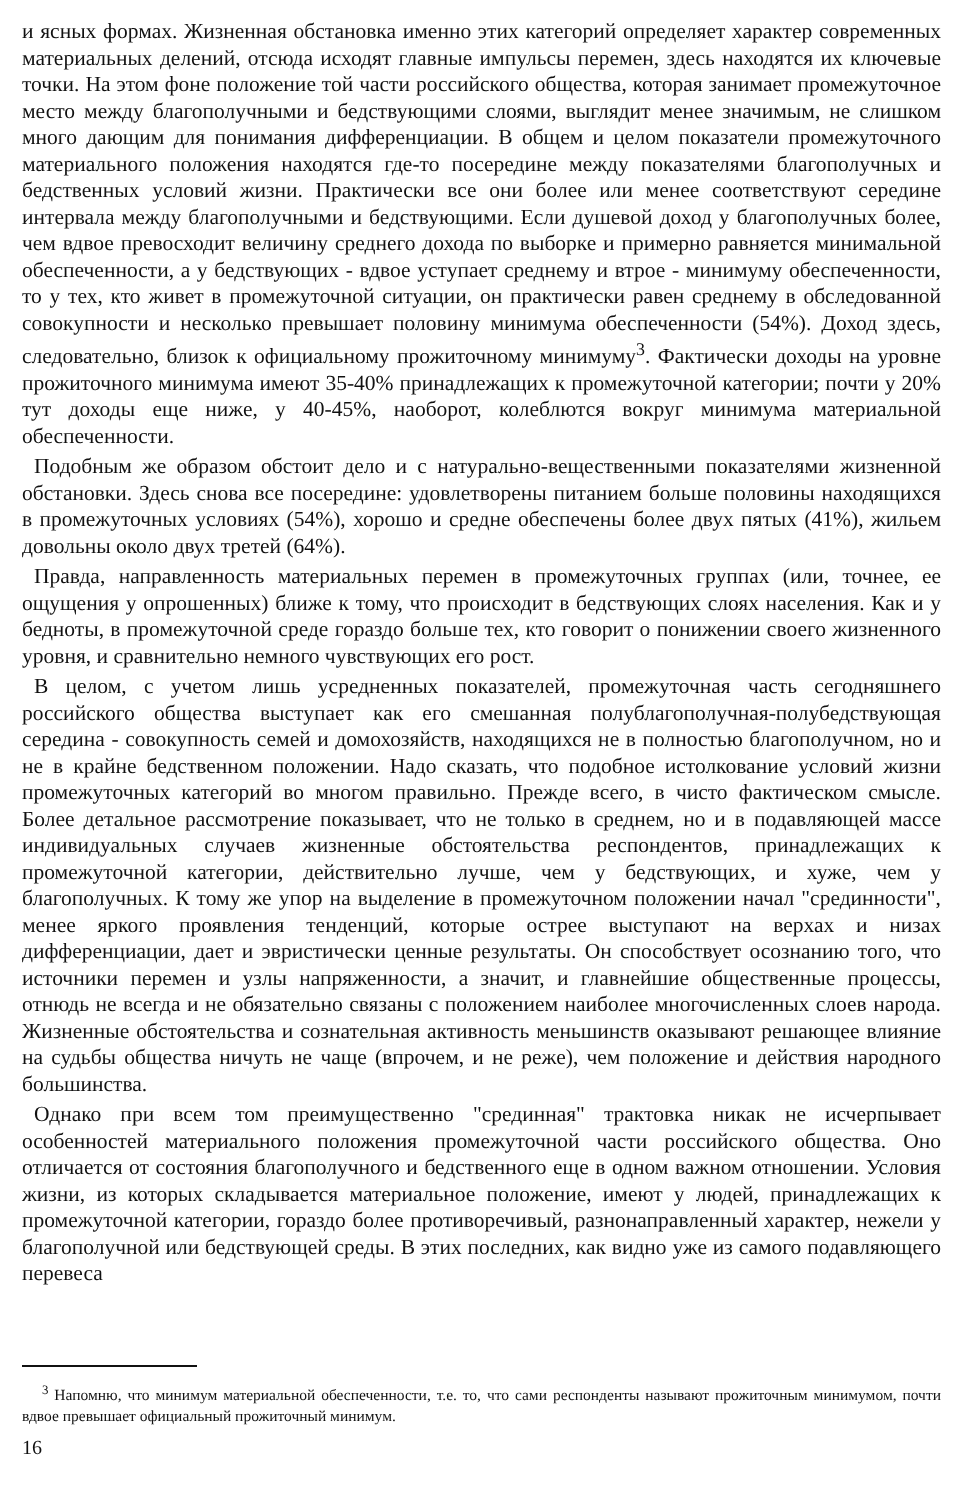и ясных формах. Жизненная обстановка именно этих категорий определяет характер современных материальных делений, отсюда исходят главные импульсы перемен, здесь находятся их ключевые точки. На этом фоне положение той части российского общества, которая занимает промежуточное место между благополучными и бедствующими слоями, выглядит менее значимым, не слишком много дающим для понимания дифференциации. В общем и целом показатели промежуточного материального положения находятся где-то посередине между показателями благополучных и бедственных условий жизни. Практически все они более или менее соответствуют середине интервала между благополучными и бедствующими. Если душевой доход у благополучных более, чем вдвое превосходит величину среднего дохода по выборке и примерно равняется минимальной обеспеченности, а у бедствующих - вдвое уступает среднему и втрое - минимуму обеспеченности, то у тех, кто живет в промежуточной ситуации, он практически равен среднему в обследованной совокупности и несколько превышает половину минимума обеспеченности (54%). Доход здесь, следовательно, близок к официальному прожиточному минимуму<sup>3</sup>. Фактически доходы на уровне прожиточного минимума имеют 35-40% принадлежащих к промежуточной категории; почти у 20% тут доходы еще ниже, у 40-45%, наоборот, колеблются вокруг минимума материальной обеспеченности.
Подобным же образом обстоит дело и с натурально-вещественными показателями жизненной обстановки. Здесь снова все посередине: удовлетворены питанием больше половины находящихся в промежуточных условиях (54%), хорошо и средне обеспечены более двух пятых (41%), жильем довольны около двух третей (64%).
Правда, направленность материальных перемен в промежуточных группах (или, точнее, ее ощущения у опрошенных) ближе к тому, что происходит в бедствующих слоях населения. Как и у бедноты, в промежуточной среде гораздо больше тех, кто говорит о понижении своего жизненного уровня, и сравнительно немного чувствующих его рост.
В целом, с учетом лишь усредненных показателей, промежуточная часть сегодняшнего российского общества выступает как его смешанная полублагополучная-полубедствующая середина - совокупность семей и домохозяйств, находящихся не в полностью благополучном, но и не в крайне бедственном положении. Надо сказать, что подобное истолкование условий жизни промежуточных категорий во многом правильно. Прежде всего, в чисто фактическом смысле. Более детальное рассмотрение показывает, что не только в среднем, но и в подавляющей массе индивидуальных случаев жизненные обстоятельства респондентов, принадлежащих к промежуточной категории, действительно лучше, чем у бедствующих, и хуже, чем у благополучных. К тому же упор на выделение в промежуточном положении начал "срединности", менее яркого проявления тенденций, которые острее выступают на верхах и низах дифференциации, дает и эвристически ценные результаты. Он способствует осознанию того, что источники перемен и узлы напряженности, а значит, и главнейшие общественные процессы, отнюдь не всегда и не обязательно связаны с положением наиболее многочисленных слоев народа. Жизненные обстоятельства и сознательная активность меньшинств оказывают решающее влияние на судьбы общества ничуть не чаще (впрочем, и не реже), чем положение и действия народного большинства.
Однако при всем том преимущественно "срединная" трактовка никак не исчерпывает особенностей материального положения промежуточной части российского общества. Оно отличается от состояния благополучного и бедственного еще в одном важном отношении. Условия жизни, из которых складывается материальное положение, имеют у людей, принадлежащих к промежуточной категории, гораздо более противоречивый, разнонаправленный характер, нежели у благополучной или бедствующей среды. В этих последних, как видно уже из самого подавляющего перевеса
<sup>3</sup> Напомню, что минимум материальной обеспеченности, т.е. то, что сами респонденты называют прожиточным минимумом, почти вдвое превышает официальный прожиточный минимум.
16